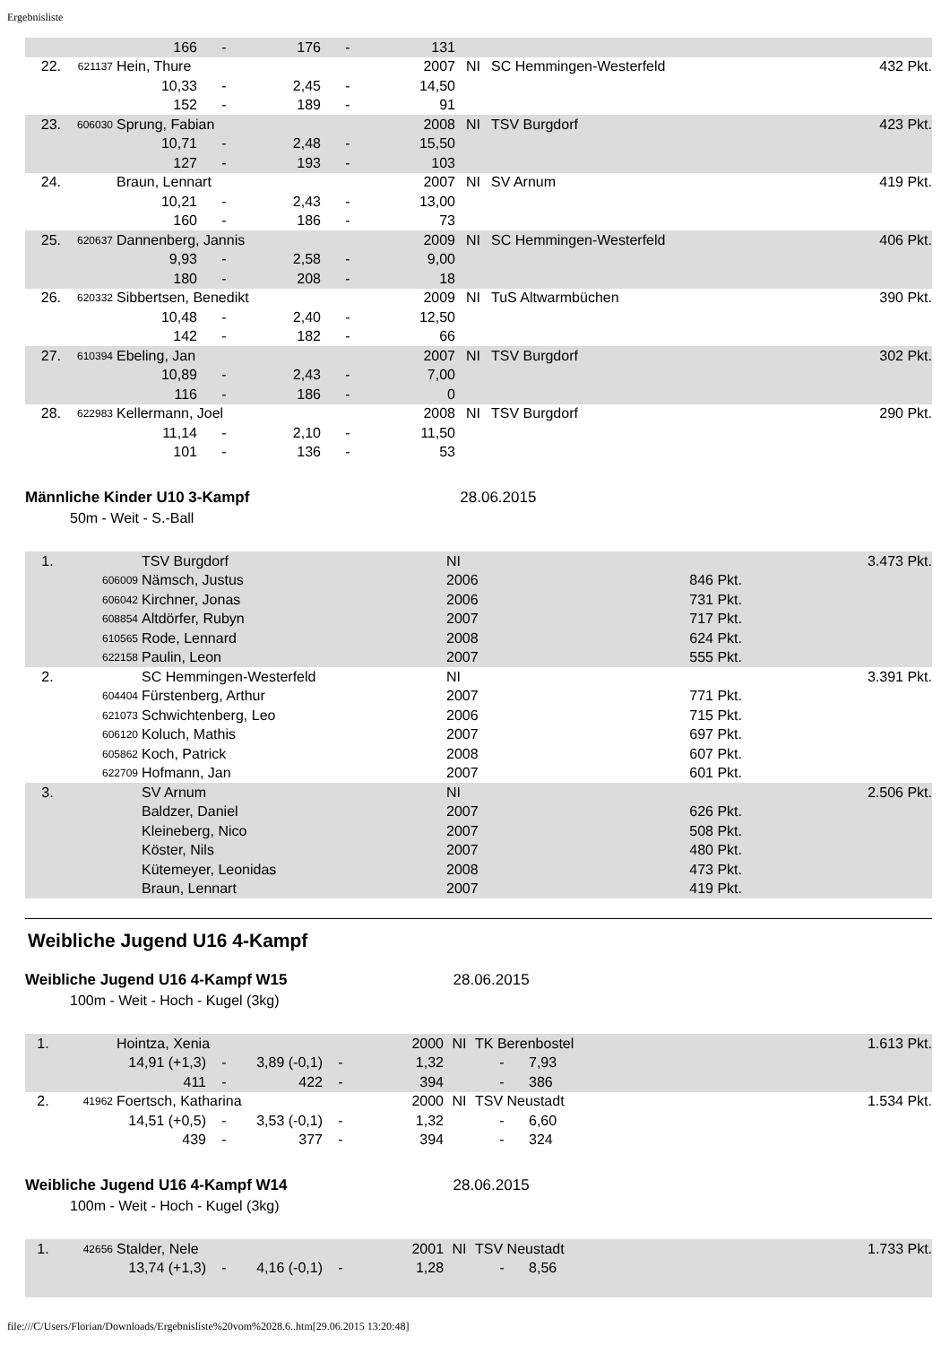Ergebnisliste
| | | 166 | - | 176 | - | 131 | | | |
| 22. | 621137 | Hein, Thure | | | | 2007 | NI | SC Hemmingen-Westerfeld | 432 Pkt. |
| | | 10,33 | - | 2,45 | - | 14,50 | | | |
| | | 152 | - | 189 | - | 91 | | | |
| 23. | 606030 | Sprung, Fabian | | | | 2008 | NI | TSV Burgdorf | 423 Pkt. |
| | | 10,71 | - | 2,48 | - | 15,50 | | | |
| | | 127 | - | 193 | - | 103 | | | |
| 24. | | Braun, Lennart | | | | 2007 | NI | SV Arnum | 419 Pkt. |
| | | 10,21 | - | 2,43 | - | 13,00 | | | |
| | | 160 | - | 186 | - | 73 | | | |
| 25. | 620637 | Dannenberg, Jannis | | | | 2009 | NI | SC Hemmingen-Westerfeld | 406 Pkt. |
| | | 9,93 | - | 2,58 | - | 9,00 | | | |
| | | 180 | - | 208 | - | 18 | | | |
| 26. | 620332 | Sibbertsen, Benedikt | | | | 2009 | NI | TuS Altwarmbüchen | 390 Pkt. |
| | | 10,48 | - | 2,40 | - | 12,50 | | | |
| | | 142 | - | 182 | - | 66 | | | |
| 27. | 610394 | Ebeling, Jan | | | | 2007 | NI | TSV Burgdorf | 302 Pkt. |
| | | 10,89 | - | 2,43 | - | 7,00 | | | |
| | | 116 | - | 186 | - | 0 | | | |
| 28. | 622983 | Kellermann, Joel | | | | 2008 | NI | TSV Burgdorf | 290 Pkt. |
| | | 11,14 | - | 2,10 | - | 11,50 | | | |
| | | 101 | - | 136 | - | 53 | | | |
Männliche Kinder U10 3-Kampf 28.06.2015
50m - Weit - S.-Ball
| 1. | | TSV Burgdorf | NI | | 3.473 Pkt. |
| | 606009 | Nämsch, Justus | 2006 | 846 Pkt. | |
| | 606042 | Kirchner, Jonas | 2006 | 731 Pkt. | |
| | 608854 | Altdörfer, Rubyn | 2007 | 717 Pkt. | |
| | 610565 | Rode, Lennard | 2008 | 624 Pkt. | |
| | 622158 | Paulin, Leon | 2007 | 555 Pkt. | |
| 2. | | SC Hemmingen-Westerfeld | NI | | 3.391 Pkt. |
| | 604404 | Fürstenberg, Arthur | 2007 | 771 Pkt. | |
| | 621073 | Schwichtenberg, Leo | 2006 | 715 Pkt. | |
| | 606120 | Koluch, Mathis | 2007 | 697 Pkt. | |
| | 605862 | Koch, Patrick | 2008 | 607 Pkt. | |
| | 622709 | Hofmann, Jan | 2007 | 601 Pkt. | |
| 3. | | SV Arnum | NI | | 2.506 Pkt. |
| | | Baldzer, Daniel | 2007 | 626 Pkt. | |
| | | Kleineberg, Nico | 2007 | 508 Pkt. | |
| | | Köster, Nils | 2007 | 480 Pkt. | |
| | | Kütemeyer, Leonidas | 2008 | 473 Pkt. | |
| | | Braun, Lennart | 2007 | 419 Pkt. | |
Weibliche Jugend U16 4-Kampf
Weibliche Jugend U16 4-Kampf W15 28.06.2015
100m - Weit - Hoch - Kugel (3kg)
| 1. | | Hointza, Xenia | | | | 2000 | NI | TK Berenbostel | | 1.613 Pkt. |
| | | 14,91 (+1,3) | - | 3,89 (-0,1) | - | 1,32 | | - | 7,93 | |
| | | 411 | - | 422 | - | 394 | | - | 386 | |
| 2. | 41962 | Foertsch, Katharina | | | | 2000 | NI | TSV Neustadt | | 1.534 Pkt. |
| | | 14,51 (+0,5) | - | 3,53 (-0,1) | - | 1,32 | | - | 6,60 | |
| | | 439 | - | 377 | - | 394 | | - | 324 | |
Weibliche Jugend U16 4-Kampf W14 28.06.2015
100m - Weit - Hoch - Kugel (3kg)
| 1. | 42656 | Stalder, Nele | | | | 2001 | NI | TSV Neustadt | | 1.733 Pkt. |
| | | 13,74 (+1,3) | - | 4,16 (-0,1) | - | 1,28 | | - | 8,56 | |
file:///C/Users/Florian/Downloads/Ergebnisliste%20vom%2028.6..htm[29.06.2015 13:20:48]